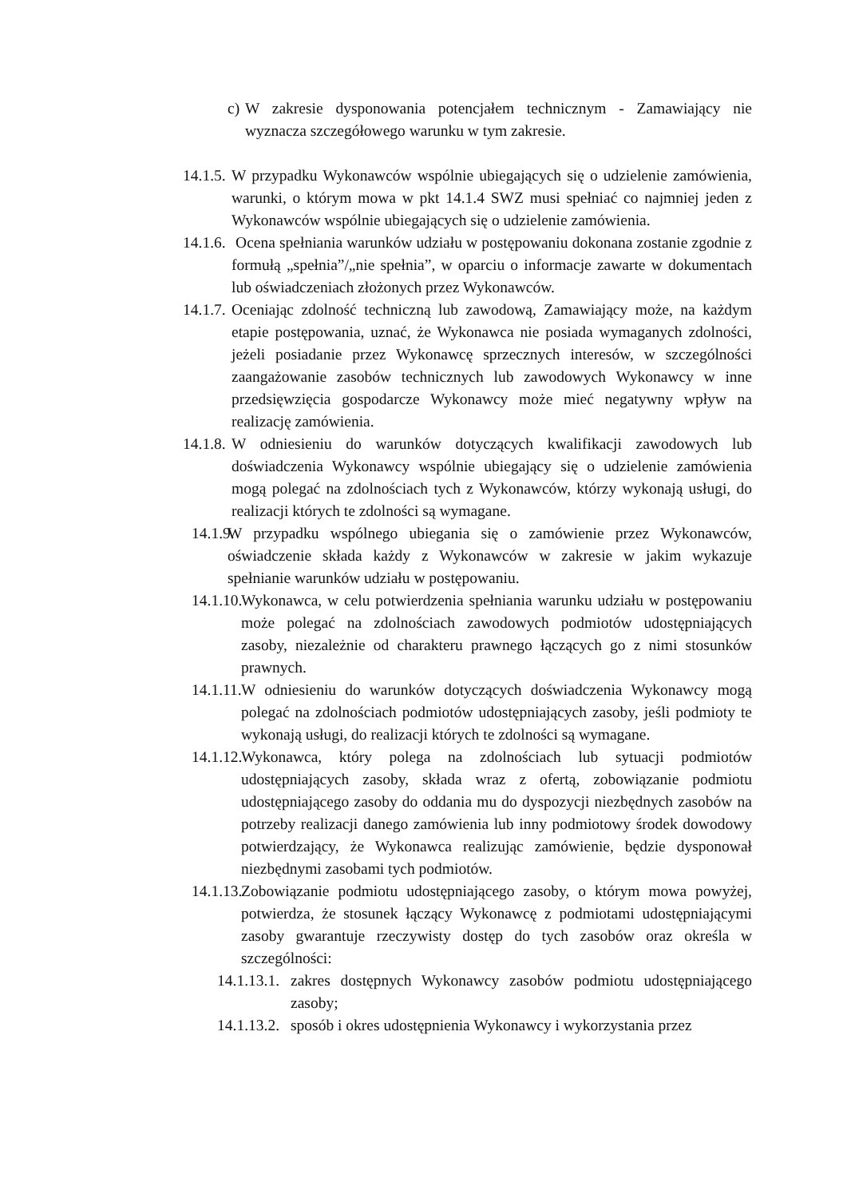c) W zakresie dysponowania potencjałem technicznym - Zamawiający nie wyznacza szczegółowego warunku w tym zakresie.
14.1.5. W przypadku Wykonawców wspólnie ubiegających się o udzielenie zamówienia, warunki, o którym mowa w pkt 14.1.4 SWZ musi spełniać co najmniej jeden z Wykonawców wspólnie ubiegających się o udzielenie zamówienia.
14.1.6. Ocena spełniania warunków udziału w postępowaniu dokonana zostanie zgodnie z formułą „spełnia”/„nie spełnia”, w oparciu o informacje zawarte w dokumentach lub oświadczeniach złożonych przez Wykonawców.
14.1.7. Oceniając zdolność techniczną lub zawodową, Zamawiający może, na każdym etapie postępowania, uznać, że Wykonawca nie posiada wymaganych zdolności, jeżeli posiadanie przez Wykonawcę sprzecznych interesów, w szczególności zaangażowanie zasobów technicznych lub zawodowych Wykonawcy w inne przedsięwzięcia gospodarcze Wykonawcy może mieć negatywny wpływ na realizację zamówienia.
14.1.8. W odniesieniu do warunków dotyczących kwalifikacji zawodowych lub doświadczenia Wykonawcy wspólnie ubiegający się o udzielenie zamówienia mogą polegać na zdolnościach tych z Wykonawców, którzy wykonają usługi, do realizacji których te zdolności są wymagane.
14.1.9. W przypadku wspólnego ubiegania się o zamówienie przez Wykonawców, oświadczenie składa każdy z Wykonawców w zakresie w jakim wykazuje spełnianie warunków udziału w postępowaniu.
14.1.10. Wykonawca, w celu potwierdzenia spełniania warunku udziału w postępowaniu może polegać na zdolnościach zawodowych podmiotów udostępniających zasoby, niezależnie od charakteru prawnego łączących go z nimi stosunków prawnych.
14.1.11. W odniesieniu do warunków dotyczących doświadczenia Wykonawcy mogą polegać na zdolnościach podmiotów udostępniających zasoby, jeśli podmioty te wykonają usługi, do realizacji których te zdolności są wymagane.
14.1.12. Wykonawca, który polega na zdolnościach lub sytuacji podmiotów udostępniających zasoby, składa wraz z ofertą, zobowiązanie podmiotu udostępniającego zasoby do oddania mu do dyspozycji niezbędnych zasobów na potrzeby realizacji danego zamówienia lub inny podmiotowy środek dowodowy potwierdzający, że Wykonawca realizując zamówienie, będzie dysponował niezbędnymi zasobami tych podmiotów.
14.1.13. Zobowiązanie podmiotu udostępniającego zasoby, o którym mowa powyżej, potwierdza, że stosunek łączący Wykonawcę z podmiotami udostępniającymi zasoby gwarantuje rzeczywisty dostęp do tych zasobów oraz określa w szczególności:
14.1.13.1. zakres dostępnych Wykonawcy zasobów podmiotu udostępniającego zasoby;
14.1.13.2. sposób i okres udostępnienia Wykonawcy i wykorzystania przez